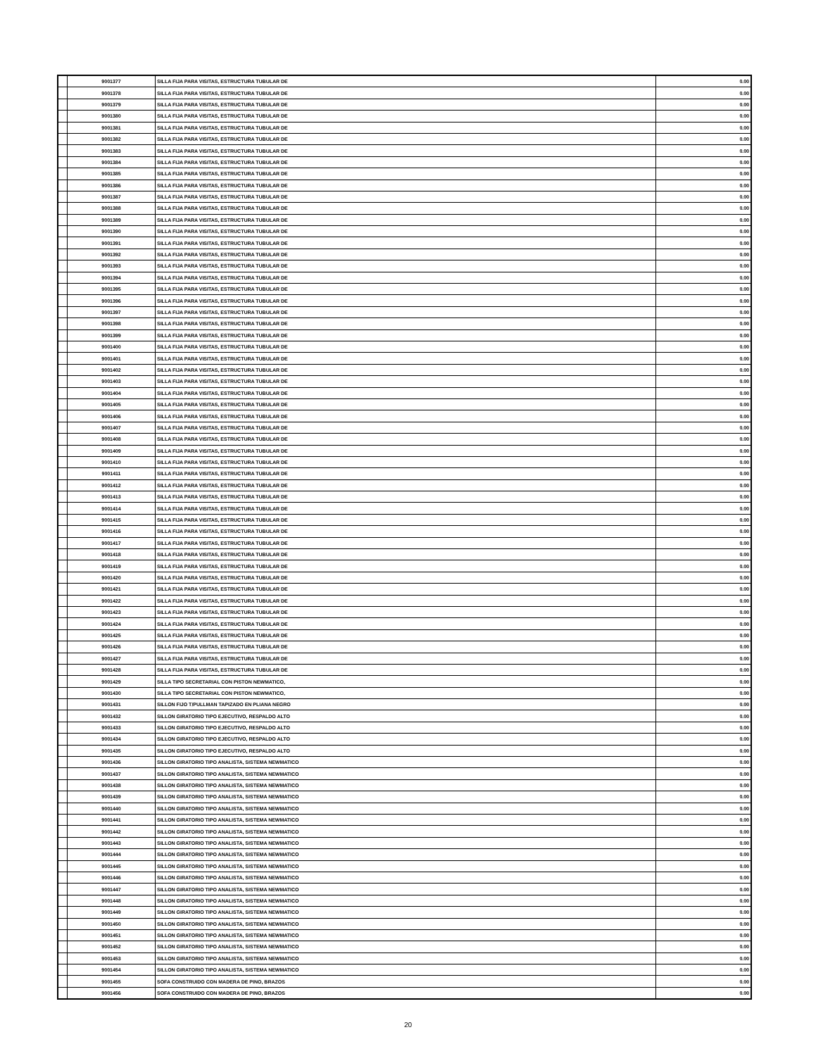| | 9001377 | SILLA FIJA PARA VISITAS, ESTRUCTURA TUBULAR DE | 0.00 |
| | 9001378 | SILLA FIJA PARA VISITAS, ESTRUCTURA TUBULAR DE | 0.00 |
| | 9001379 | SILLA FIJA PARA VISITAS, ESTRUCTURA TUBULAR DE | 0.00 |
| | 9001380 | SILLA FIJA PARA VISITAS, ESTRUCTURA TUBULAR DE | 0.00 |
| | 9001381 | SILLA FIJA PARA VISITAS, ESTRUCTURA TUBULAR DE | 0.00 |
| | 9001382 | SILLA FIJA PARA VISITAS, ESTRUCTURA TUBULAR DE | 0.00 |
| | 9001383 | SILLA FIJA PARA VISITAS, ESTRUCTURA TUBULAR DE | 0.00 |
| | 9001384 | SILLA FIJA PARA VISITAS, ESTRUCTURA TUBULAR DE | 0.00 |
| | 9001385 | SILLA FIJA PARA VISITAS, ESTRUCTURA TUBULAR DE | 0.00 |
| | 9001386 | SILLA FIJA PARA VISITAS, ESTRUCTURA TUBULAR DE | 0.00 |
| | 9001387 | SILLA FIJA PARA VISITAS, ESTRUCTURA TUBULAR DE | 0.00 |
| | 9001388 | SILLA FIJA PARA VISITAS, ESTRUCTURA TUBULAR DE | 0.00 |
| | 9001389 | SILLA FIJA PARA VISITAS, ESTRUCTURA TUBULAR DE | 0.00 |
| | 9001390 | SILLA FIJA PARA VISITAS, ESTRUCTURA TUBULAR DE | 0.00 |
| | 9001391 | SILLA FIJA PARA VISITAS, ESTRUCTURA TUBULAR DE | 0.00 |
| | 9001392 | SILLA FIJA PARA VISITAS, ESTRUCTURA TUBULAR DE | 0.00 |
| | 9001393 | SILLA FIJA PARA VISITAS, ESTRUCTURA TUBULAR DE | 0.00 |
| | 9001394 | SILLA FIJA PARA VISITAS, ESTRUCTURA TUBULAR DE | 0.00 |
| | 9001395 | SILLA FIJA PARA VISITAS, ESTRUCTURA TUBULAR DE | 0.00 |
| | 9001396 | SILLA FIJA PARA VISITAS, ESTRUCTURA TUBULAR DE | 0.00 |
| | 9001397 | SILLA FIJA PARA VISITAS, ESTRUCTURA TUBULAR DE | 0.00 |
| | 9001398 | SILLA FIJA PARA VISITAS, ESTRUCTURA TUBULAR DE | 0.00 |
| | 9001399 | SILLA FIJA PARA VISITAS, ESTRUCTURA TUBULAR DE | 0.00 |
| | 9001400 | SILLA FIJA PARA VISITAS, ESTRUCTURA TUBULAR DE | 0.00 |
| | 9001401 | SILLA FIJA PARA VISITAS, ESTRUCTURA TUBULAR DE | 0.00 |
| | 9001402 | SILLA FIJA PARA VISITAS, ESTRUCTURA TUBULAR DE | 0.00 |
| | 9001403 | SILLA FIJA PARA VISITAS, ESTRUCTURA TUBULAR DE | 0.00 |
| | 9001404 | SILLA FIJA PARA VISITAS, ESTRUCTURA TUBULAR DE | 0.00 |
| | 9001405 | SILLA FIJA PARA VISITAS, ESTRUCTURA TUBULAR DE | 0.00 |
| | 9001406 | SILLA FIJA PARA VISITAS, ESTRUCTURA TUBULAR DE | 0.00 |
| | 9001407 | SILLA FIJA PARA VISITAS, ESTRUCTURA TUBULAR DE | 0.00 |
| | 9001408 | SILLA FIJA PARA VISITAS, ESTRUCTURA TUBULAR DE | 0.00 |
| | 9001409 | SILLA FIJA PARA VISITAS, ESTRUCTURA TUBULAR DE | 0.00 |
| | 9001410 | SILLA FIJA PARA VISITAS, ESTRUCTURA TUBULAR DE | 0.00 |
| | 9001411 | SILLA FIJA PARA VISITAS, ESTRUCTURA TUBULAR DE | 0.00 |
| | 9001412 | SILLA FIJA PARA VISITAS, ESTRUCTURA TUBULAR DE | 0.00 |
| | 9001413 | SILLA FIJA PARA VISITAS, ESTRUCTURA TUBULAR DE | 0.00 |
| | 9001414 | SILLA FIJA PARA VISITAS, ESTRUCTURA TUBULAR DE | 0.00 |
| | 9001415 | SILLA FIJA PARA VISITAS, ESTRUCTURA TUBULAR DE | 0.00 |
| | 9001416 | SILLA FIJA PARA VISITAS, ESTRUCTURA TUBULAR DE | 0.00 |
| | 9001417 | SILLA FIJA PARA VISITAS, ESTRUCTURA TUBULAR DE | 0.00 |
| | 9001418 | SILLA FIJA PARA VISITAS, ESTRUCTURA TUBULAR DE | 0.00 |
| | 9001419 | SILLA FIJA PARA VISITAS, ESTRUCTURA TUBULAR DE | 0.00 |
| | 9001420 | SILLA FIJA PARA VISITAS, ESTRUCTURA TUBULAR DE | 0.00 |
| | 9001421 | SILLA FIJA PARA VISITAS, ESTRUCTURA TUBULAR DE | 0.00 |
| | 9001422 | SILLA FIJA PARA VISITAS, ESTRUCTURA TUBULAR DE | 0.00 |
| | 9001423 | SILLA FIJA PARA VISITAS, ESTRUCTURA TUBULAR DE | 0.00 |
| | 9001424 | SILLA FIJA PARA VISITAS, ESTRUCTURA TUBULAR DE | 0.00 |
| | 9001425 | SILLA FIJA PARA VISITAS, ESTRUCTURA TUBULAR DE | 0.00 |
| | 9001426 | SILLA FIJA PARA VISITAS, ESTRUCTURA TUBULAR DE | 0.00 |
| | 9001427 | SILLA FIJA PARA VISITAS, ESTRUCTURA TUBULAR DE | 0.00 |
| | 9001428 | SILLA FIJA PARA VISITAS, ESTRUCTURA TUBULAR DE | 0.00 |
| | 9001429 | SILLA TIPO SECRETARIAL CON PISTON NEWMATICO, | 0.00 |
| | 9001430 | SILLA TIPO SECRETARIAL CON PISTON NEWMATICO, | 0.00 |
| | 9001431 | SILLON FIJO T/PULLMAN TAPIZADO EN PLIANA NEGRO | 0.00 |
| | 9001432 | SILLON GIRATORIO TIPO EJECUTIVO, RESPALDO ALTO | 0.00 |
| | 9001433 | SILLON GIRATORIO TIPO EJECUTIVO, RESPALDO ALTO | 0.00 |
| | 9001434 | SILLON GIRATORIO TIPO EJECUTIVO, RESPALDO ALTO | 0.00 |
| | 9001435 | SILLON GIRATORIO TIPO EJECUTIVO, RESPALDO ALTO | 0.00 |
| | 9001436 | SILLON GIRATORIO TIPO ANALISTA, SISTEMA NEWMATICO | 0.00 |
| | 9001437 | SILLON GIRATORIO TIPO ANALISTA, SISTEMA NEWMATICO | 0.00 |
| | 9001438 | SILLON GIRATORIO TIPO ANALISTA, SISTEMA NEWMATICO | 0.00 |
| | 9001439 | SILLON GIRATORIO TIPO ANALISTA, SISTEMA NEWMATICO | 0.00 |
| | 9001440 | SILLON GIRATORIO TIPO ANALISTA, SISTEMA NEWMATICO | 0.00 |
| | 9001441 | SILLON GIRATORIO TIPO ANALISTA, SISTEMA NEWMATICO | 0.00 |
| | 9001442 | SILLON GIRATORIO TIPO ANALISTA, SISTEMA NEWMATICO | 0.00 |
| | 9001443 | SILLON GIRATORIO TIPO ANALISTA, SISTEMA NEWMATICO | 0.00 |
| | 9001444 | SILLON GIRATORIO TIPO ANALISTA, SISTEMA NEWMATICO | 0.00 |
| | 9001445 | SILLON GIRATORIO TIPO ANALISTA, SISTEMA NEWMATICO | 0.00 |
| | 9001446 | SILLON GIRATORIO TIPO ANALISTA, SISTEMA NEWMATICO | 0.00 |
| | 9001447 | SILLON GIRATORIO TIPO ANALISTA, SISTEMA NEWMATICO | 0.00 |
| | 9001448 | SILLON GIRATORIO TIPO ANALISTA, SISTEMA NEWMATICO | 0.00 |
| | 9001449 | SILLON GIRATORIO TIPO ANALISTA, SISTEMA NEWMATICO | 0.00 |
| | 9001450 | SILLON GIRATORIO TIPO ANALISTA, SISTEMA NEWMATICO | 0.00 |
| | 9001451 | SILLON GIRATORIO TIPO ANALISTA, SISTEMA NEWMATICO | 0.00 |
| | 9001452 | SILLON GIRATORIO TIPO ANALISTA, SISTEMA NEWMATICO | 0.00 |
| | 9001453 | SILLON GIRATORIO TIPO ANALISTA, SISTEMA NEWMATICO | 0.00 |
| | 9001454 | SILLON GIRATORIO TIPO ANALISTA, SISTEMA NEWMATICO | 0.00 |
| | 9001455 | SOFA CONSTRUIDO CON MADERA DE PINO, BRAZOS | 0.00 |
| | 9001456 | SOFA CONSTRUIDO CON MADERA DE PINO, BRAZOS | 0.00 |
20